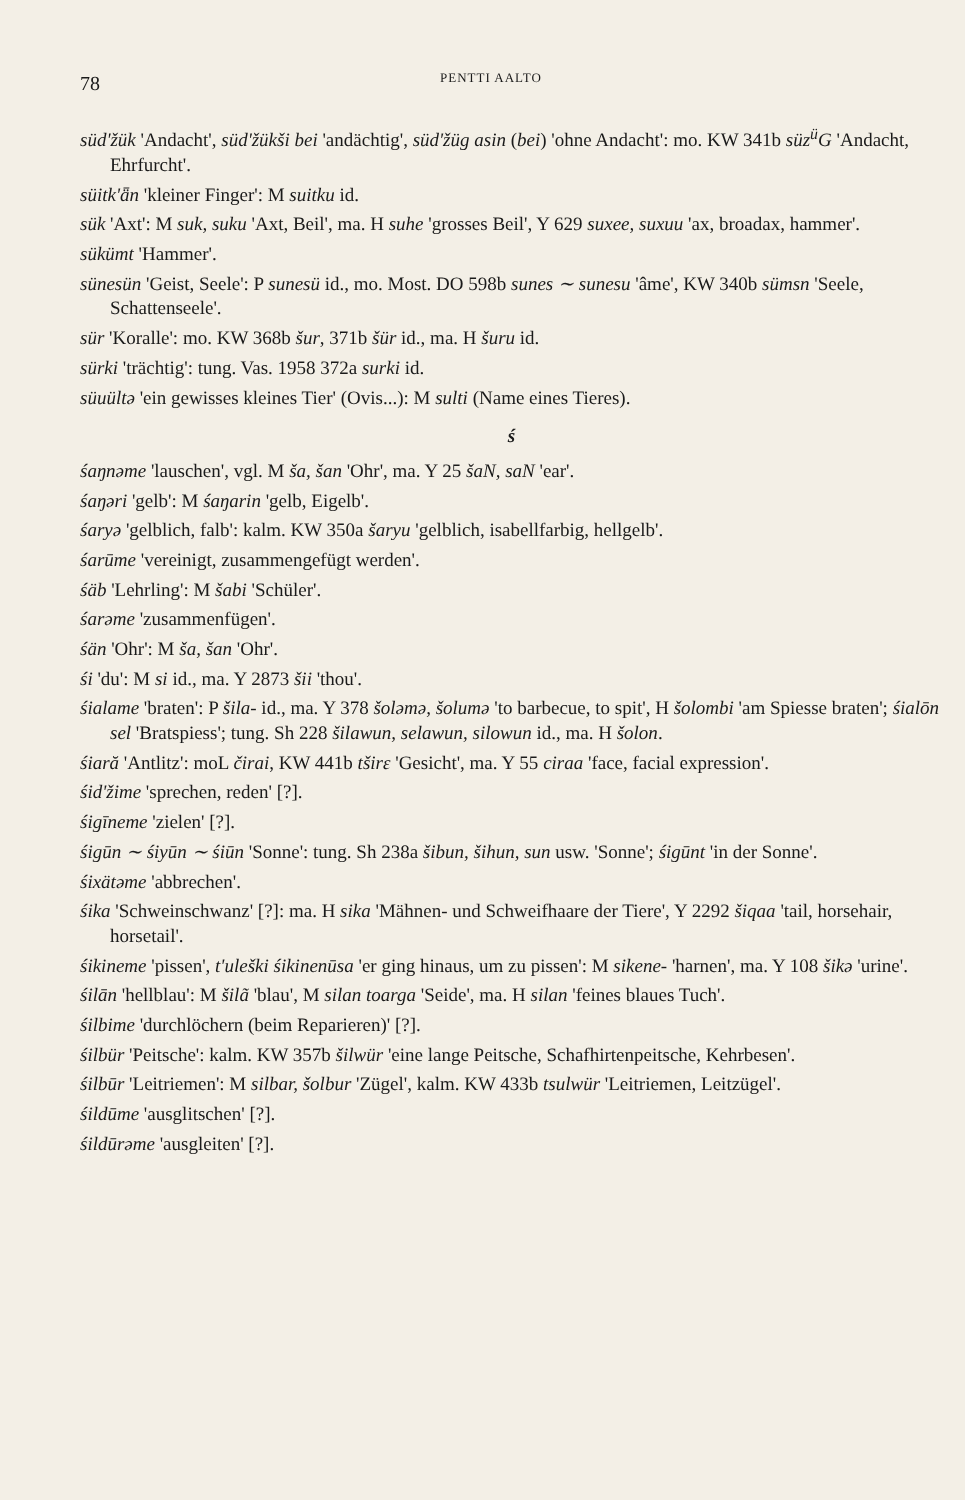78 PENTTI AALTO
süd'žük 'Andacht', süd'žükši bei 'andächtig', süd'žüg asin (bei) 'ohne Andacht': mo. KW 341b süz<sup>ü</sup>G 'Andacht, Ehrfurcht'.
süitk'ǟn 'kleiner Finger': M suitku id.
sük 'Axt': M suk, suku 'Axt, Beil', ma. H suhe 'grosses Beil', Y 629 suxee, suxuu 'ax, broadax, hammer'.
sükümt 'Hammer'.
sünesün 'Geist, Seele': P sunesü id., mo. Most. DO 598b sunes ∼ sunesu 'âme', KW 340b sümsn 'Seele, Schattenseele'.
sür 'Koralle': mo. KW 368b šur, 371b šür id., ma. H šuru id.
sürki 'trächtig': tung. Vas. 1958 372a surki id.
süuültə 'ein gewisses kleines Tier' (Ovis...): M sulti (Name eines Tieres).
ś
śaŋnəme 'lauschen', vgl. M ša, šan 'Ohr', ma. Y 25 šaN, saN 'ear'.
śaŋəri 'gelb': M śaŋarin 'gelb, Eigelb'.
śaryə 'gelblich, falb': kalm. KW 350a šaryu 'gelblich, isabellfarbig, hellgelb'.
śarūme 'vereinigt, zusammengefügt werden'.
śäb 'Lehrling': M šabi 'Schüler'.
śarəme 'zusammenfügen'.
śän 'Ohr': M ša, šan 'Ohr'.
śi 'du': M si id., ma. Y 2873 šii 'thou'.
śialame 'braten': P šila- id., ma. Y 378 šoləmə, šolumə 'to barbecue, to spit', H šolombi 'am Spiesse braten'; śialōn sel 'Bratspiess'; tung. Sh 228 šilawun, selawun, silowun id., ma. H šolon.
śiară 'Antlitz': moL čirai, KW 441b tširɛ 'Gesicht', ma. Y 55 ciraa 'face, facial expression'.
śid'žime 'sprechen, reden' [?].
śigīneme 'zielen' [?].
śigūn ∼ śiyūn ∼ śiūn 'Sonne': tung. Sh 238a šibun, šihun, sun usw. 'Sonne'; śigūnt 'in der Sonne'.
śixätəme 'abbrechen'.
śika 'Schweinschwanz' [?]: ma. H sika 'Mähnen- und Schweifhaare der Tiere', Y 2292 šiqaa 'tail, horsehair, horsetail'.
śikineme 'pissen', t'uleški śikinenūsa 'er ging hinaus, um zu pissen': M sikene- 'harnen', ma. Y 108 šikə 'urine'.
śilān 'hellblau': M šilã 'blau', M silan toarga 'Seide', ma. H silan 'feines blaues Tuch'.
śilbime 'durchlöchern (beim Reparieren)' [?].
śilbür 'Peitsche': kalm. KW 357b šilwür 'eine lange Peitsche, Schafhirtenpeitsche, Kehrbesen'.
śilbūr 'Leitriemen': M silbar, šolbur 'Zügel', kalm. KW 433b tsulwür 'Leitriemen, Leitzügel'.
śildūme 'ausglitschen' [?].
śildūrəme 'ausgleiten' [?].